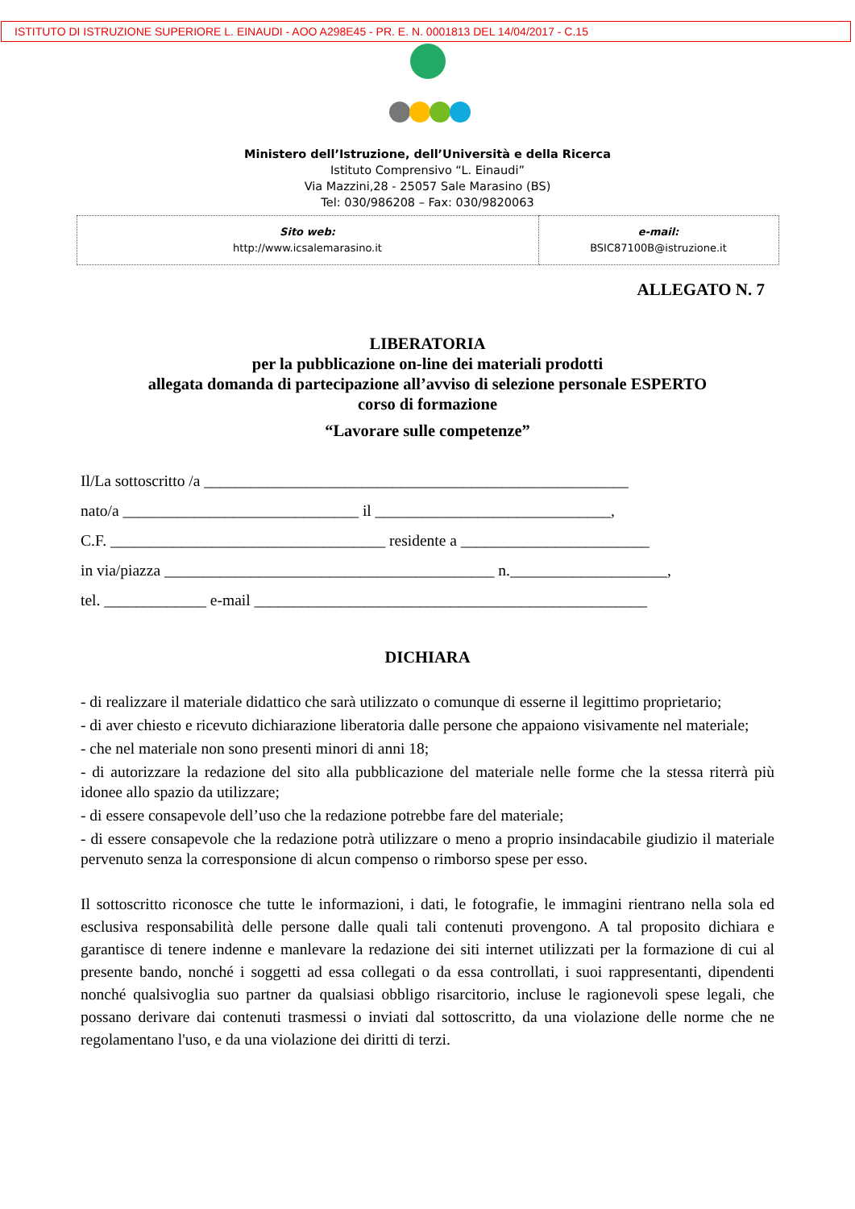ISTITUTO DI ISTRUZIONE SUPERIORE L. EINAUDI - AOO A298E45 - PR. E. N. 0001813 DEL 14/04/2017 - C.15
Ministero dell’Istruzione, dell’Università e della Ricerca
Istituto Comprensivo “L. Einaudi”
Via Mazzini,28 - 25057 Sale Marasino (BS)
Tel: 030/986208 – Fax: 030/9820063
| Sito web: http://www.icsalemarasino.it | e-mail: BSIC87100B@istruzione.it |
ALLEGATO N. 7
LIBERATORIA
per la pubblicazione on-line dei materiali prodotti
allegata domanda di partecipazione all’avviso di selezione personale ESPERTO
corso di formazione
“Lavorare sulle competenze”
Il/La sottoscritto /a ______________________________________________________
nato/a ______________________________ il ______________________________,
C.F. ___________________________________ residente a ________________________
in via/piazza __________________________________________ n.____________________,
tel. _____________ e-mail __________________________________________________
DICHIARA
- di realizzare il materiale didattico che sarà utilizzato o comunque di esserne il legittimo proprietario;
- di aver chiesto e ricevuto dichiarazione liberatoria dalle persone che appaiono visivamente nel materiale;
- che nel materiale non sono presenti minori di anni 18;
- di autorizzare la redazione del sito alla pubblicazione del materiale nelle forme che la stessa riterrà più idonee allo spazio da utilizzare;
- di essere consapevole dell’uso che la redazione potrebbe fare del materiale;
- di essere consapevole che la redazione potrà utilizzare o meno a proprio insindacabile giudizio il materiale pervenuto senza la corresponsione di alcun compenso o rimborso spese per esso.
Il sottoscritto riconosce che tutte le informazioni, i dati, le fotografie, le immagini rientrano nella sola ed esclusiva responsabilità delle persone dalle quali tali contenuti provengono. A tal proposito dichiara e garantisce di tenere indenne e manlevare la redazione dei siti internet utilizzati per la formazione di cui al presente bando, nonché i soggetti ad essa collegati o da essa controllati, i suoi rappresentanti, dipendenti nonché qualsivoglia suo partner da qualsiasi obbligo risarcitorio, incluse le ragionevoli spese legali, che possano derivare dai contenuti trasmessi o inviati dal sottoscritto, da una violazione delle norme che ne regolamentano l'uso, e da una violazione dei diritti di terzi.